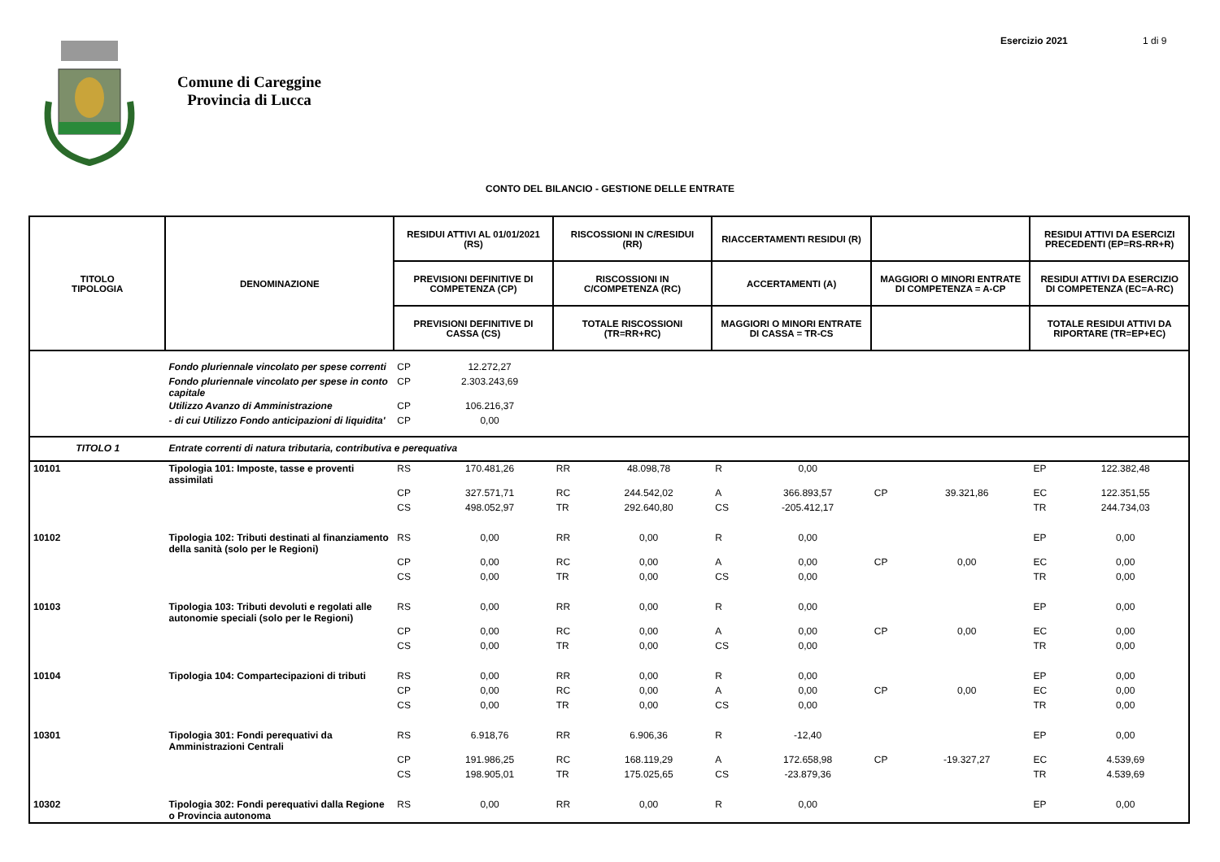Esercizio 2021 1 di 9
Comune di Careggine
Provincia di Lucca
CONTO DEL BILANCIO - GESTIONE DELLE ENTRATE
| TITOLO TIPOLOGIA | DENOMINAZIONE | RESIDUI ATTIVI AL 01/01/2021 (RS) | | RISCOSSIONI IN C/RESIDUI (RR) | | RIACCERTAMENTI RESIDUI (R) | | | | RESIDUI ATTIVI DA ESERCIZI PRECEDENTI (EP=RS-RR+R) | |
| --- | --- | --- | --- | --- | --- | --- | --- | --- | --- | --- | --- |
| | | PREVISIONI DEFINITIVE DI COMPETENZA (CP) | | RISCOSSIONI IN C/COMPETENZA (RC) | | ACCERTAMENTI (A) | | MAGGIORI O MINORI ENTRATE DI COMPETENZA = A-CP | | RESIDUI ATTIVI DA ESERCIZIO DI COMPETENZA (EC=A-RC) | |
| | | PREVISIONI DEFINITIVE DI CASSA (CS) | | TOTALE RISCOSSIONI (TR=RR+RC) | | MAGGIORI O MINORI ENTRATE DI CASSA = TR-CS | | | | TOTALE RESIDUI ATTIVI DA RIPORTARE (TR=EP+EC) | |
| | Fondo pluriennale vincolato per spese correnti | CP | 12.272,27 | | | | | | | | |
| | Fondo pluriennale vincolato per spese in conto capitale | CP | 2.303.243,69 | | | | | | | | |
| | Utilizzo Avanzo di Amministrazione | CP | 106.216,37 | | | | | | | | |
| | - di cui Utilizzo Fondo anticipazioni di liquidita' | CP | 0,00 | | | | | | | | |
| TITOLO 1 | Entrate correnti di natura tributaria, contributiva e perequativa | | | | | | | | | | |
| 10101 | Tipologia 101: Imposte, tasse e proventi assimilati | RS | 170.481,26 | RR | 48.098,78 | R | 0,00 | | | EP | 122.382,48 |
| | | CP | 327.571,71 | RC | 244.542,02 | A | 366.893,57 | CP | 39.321,86 | EC | 122.351,55 |
| | | CS | 498.052,97 | TR | 292.640,80 | CS | -205.412,17 | | | TR | 244.734,03 |
| 10102 | Tipologia 102: Tributi destinati al finanziamento della sanità (solo per le Regioni) | RS | 0,00 | RR | 0,00 | R | 0,00 | | | EP | 0,00 |
| | | CP | 0,00 | RC | 0,00 | A | 0,00 | CP | 0,00 | EC | 0,00 |
| | | CS | 0,00 | TR | 0,00 | CS | 0,00 | | | TR | 0,00 |
| 10103 | Tipologia 103: Tributi devoluti e regolati alle autonomie speciali (solo per le Regioni) | RS | 0,00 | RR | 0,00 | R | 0,00 | | | EP | 0,00 |
| | | CP | 0,00 | RC | 0,00 | A | 0,00 | CP | 0,00 | EC | 0,00 |
| | | CS | 0,00 | TR | 0,00 | CS | 0,00 | | | TR | 0,00 |
| 10104 | Tipologia 104: Compartecipazioni di tributi | RS | 0,00 | RR | 0,00 | R | 0,00 | | | EP | 0,00 |
| | | CP | 0,00 | RC | 0,00 | A | 0,00 | CP | 0,00 | EC | 0,00 |
| | | CS | 0,00 | TR | 0,00 | CS | 0,00 | | | TR | 0,00 |
| 10301 | Tipologia 301: Fondi perequativi da Amministrazioni Centrali | RS | 6.918,76 | RR | 6.906,36 | R | -12,40 | | | EP | 0,00 |
| | | CP | 191.986,25 | RC | 168.119,29 | A | 172.658,98 | CP | -19.327,27 | EC | 4.539,69 |
| | | CS | 198.905,01 | TR | 175.025,65 | CS | -23.879,36 | | | TR | 4.539,69 |
| 10302 | Tipologia 302: Fondi perequativi dalla Regione o Provincia autonoma | RS | 0,00 | RR | 0,00 | R | 0,00 | | | EP | 0,00 |